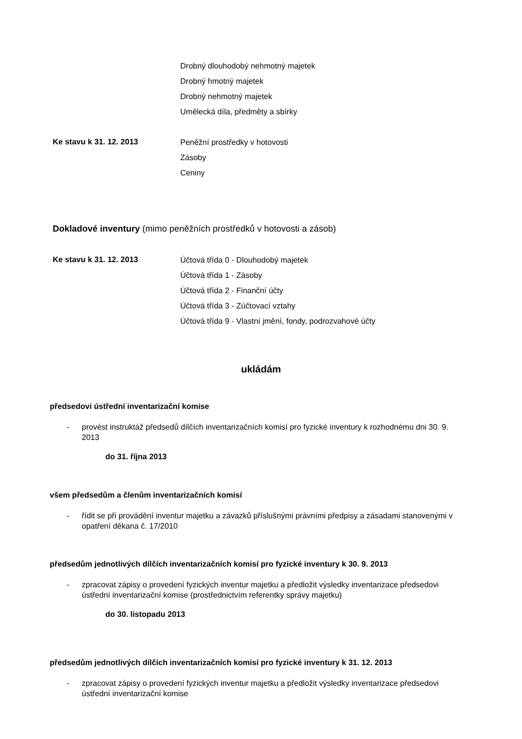Drobný dlouhodobý nehmotný majetek
Drobný hmotný majetek
Drobný nehmotný majetek
Umělecká díla, předměty a sbírky
Ke stavu k 31. 12. 2013
Peněžní prostředky v hotovosti
Zásoby
Ceniny
Dokladové inventury (mimo peněžních prostředků v hotovosti a zásob)
Ke stavu k 31. 12. 2013
Účtová třída 0 - Dlouhodobý majetek
Účtová třída 1 - Zásoby
Účtová třída 2 - Finanční účty
Účtová třída 3 - Zúčtovací vztahy
Účtová třída 9 - Vlastní jmění, fondy, podrozvahové účty
ukládám
předsedovi ústřední inventarizační komise
- provést instruktáž předsedů dílčích inventarizačních komisí pro fyzické inventury k rozhodnému dni 30. 9. 2013
do 31. října 2013
všem předsedům a členům inventarizačních komisí
- řídit se při provádění inventur majetku a závazků příslušnými právními předpisy a zásadami stanovenými v opatření děkana č. 17/2010
předsedům jednotlivých dílčích inventarizačních komisí pro fyzické inventury k 30. 9. 2013
- zpracovat zápisy o provedení fyzických inventur majetku a předložit výsledky inventarizace předsedovi ústřední inventarizační komise (prostřednictvím referentky správy majetku)
do 30. listopadu 2013
předsedům jednotlivých dílčích inventarizačních komisí pro fyzické inventury k 31. 12. 2013
- zpracovat zápisy o provedení fyzických inventur majetku a předložit výsledky inventarizace předsedovi ústřední inventarizační komise